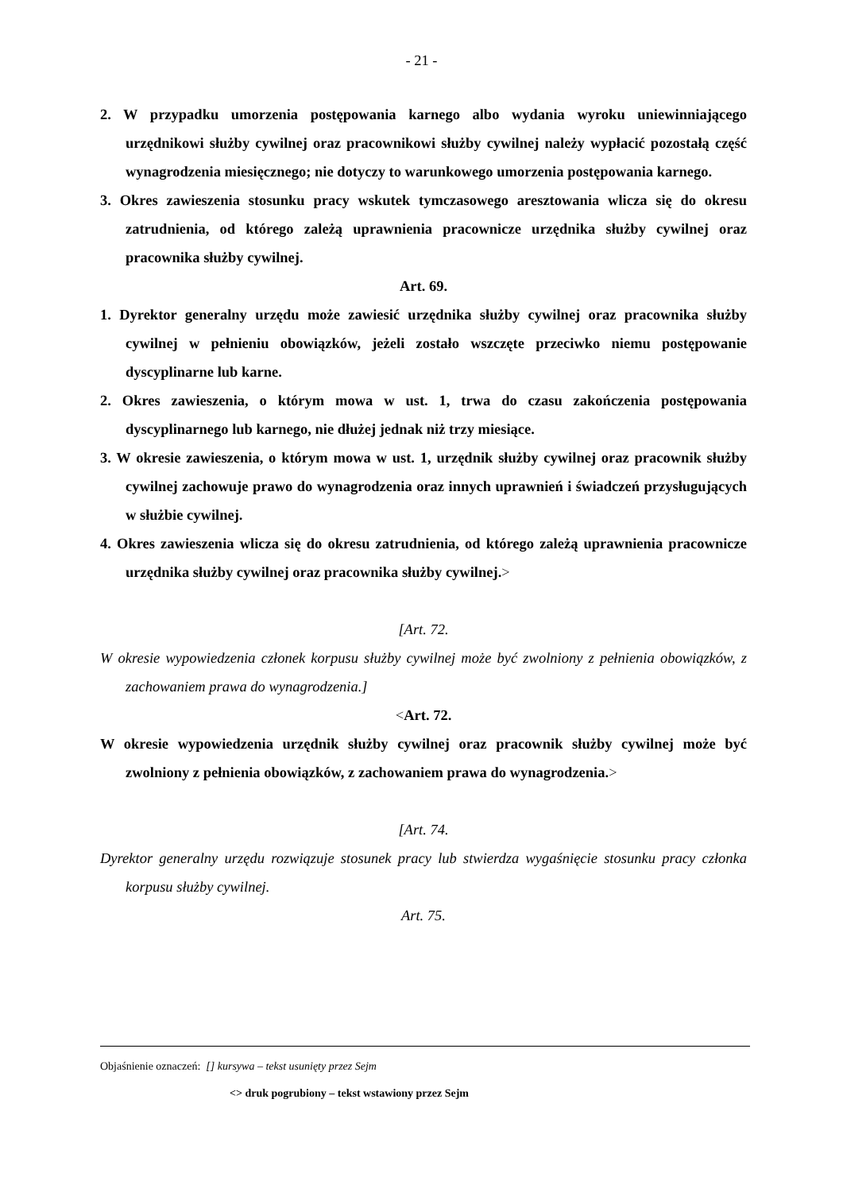- 21 -
2. W przypadku umorzenia postępowania karnego albo wydania wyroku uniewinniającego urzędnikowi służby cywilnej oraz pracownikowi służby cywilnej należy wypłacić pozostałą część wynagrodzenia miesięcznego; nie dotyczy to warunkowego umorzenia postępowania karnego.
3. Okres zawieszenia stosunku pracy wskutek tymczasowego aresztowania wlicza się do okresu zatrudnienia, od którego zależą uprawnienia pracownicze urzędnika służby cywilnej oraz pracownika służby cywilnej.
Art. 69.
1. Dyrektor generalny urzędu może zawiesić urzędnika służby cywilnej oraz pracownika służby cywilnej w pełnieniu obowiązków, jeżeli zostało wszczęte przeciwko niemu postępowanie dyscyplinarne lub karne.
2. Okres zawieszenia, o którym mowa w ust. 1, trwa do czasu zakończenia postępowania dyscyplinarnego lub karnego, nie dłużej jednak niż trzy miesiące.
3. W okresie zawieszenia, o którym mowa w ust. 1, urzędnik służby cywilnej oraz pracownik służby cywilnej zachowuje prawo do wynagrodzenia oraz innych uprawnień i świadczeń przysługujących w służbie cywilnej.
4. Okres zawieszenia wlicza się do okresu zatrudnienia, od którego zależą uprawnienia pracownicze urzędnika służby cywilnej oraz pracownika służby cywilnej.>
[Art. 72.
W okresie wypowiedzenia członek korpusu służby cywilnej może być zwolniony z pełnienia obowiązków, z zachowaniem prawa do wynagrodzenia.]
<Art. 72.
W okresie wypowiedzenia urzędnik służby cywilnej oraz pracownik służby cywilnej może być zwolniony z pełnienia obowiązków, z zachowaniem prawa do wynagrodzenia.>
[Art. 74.
Dyrektor generalny urzędu rozwiązuje stosunek pracy lub stwierdza wygaśnięcie stosunku pracy członka korpusu służby cywilnej.
Art. 75.
Objaśnienie oznaczeń: [] kursywa – tekst usunięty przez Sejm
<> druk pogrubiony – tekst wstawiony przez Sejm